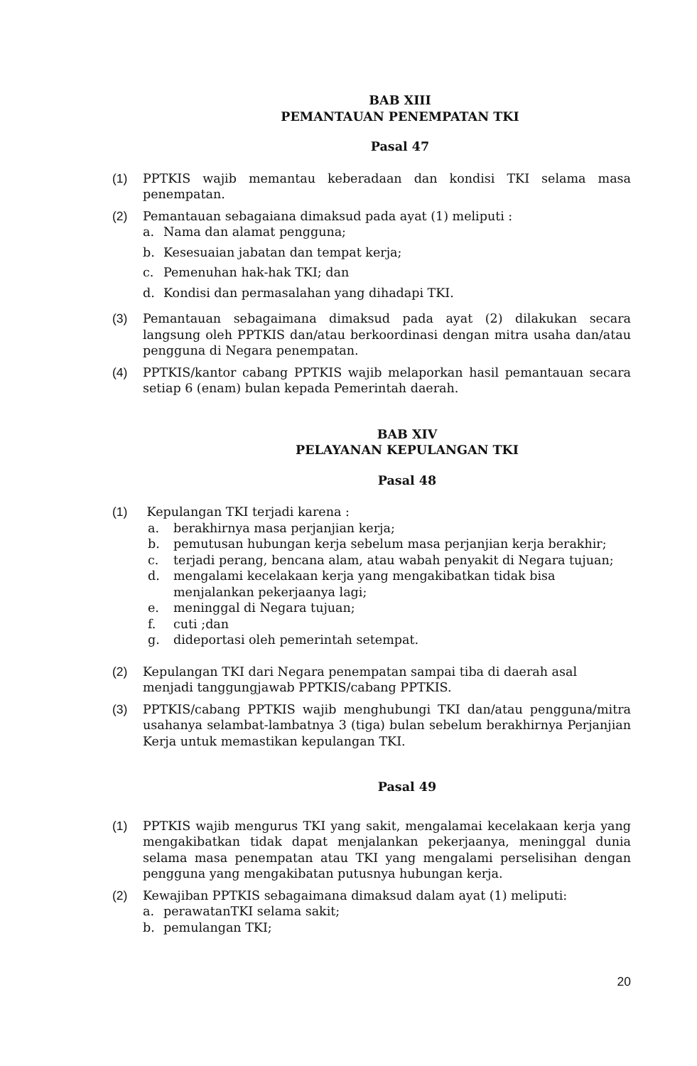BAB XIII
PEMANTAUAN PENEMPATAN TKI
Pasal 47
(1) PPTKIS wajib memantau keberadaan dan kondisi TKI selama masa penempatan.
(2) Pemantauan sebagaiana dimaksud pada ayat (1) meliputi :
a. Nama dan alamat pengguna;
b. Kesesuaian jabatan dan tempat kerja;
c. Pemenuhan hak-hak TKI; dan
d. Kondisi dan permasalahan yang dihadapi TKI.
(3) Pemantauan sebagaimana dimaksud pada ayat (2) dilakukan secara langsung oleh PPTKIS dan/atau berkoordinasi dengan mitra usaha dan/atau pengguna di Negara penempatan.
(4) PPTKIS/kantor cabang PPTKIS wajib melaporkan hasil pemantauan secara setiap 6 (enam) bulan kepada Pemerintah daerah.
BAB XIV
PELAYANAN KEPULANGAN TKI
Pasal 48
(1) Kepulangan TKI terjadi karena :
a. berakhirnya masa perjanjian kerja;
b. pemutusan hubungan kerja sebelum masa perjanjian kerja berakhir;
c. terjadi perang, bencana alam, atau wabah penyakit di Negara tujuan;
d. mengalami kecelakaan kerja yang mengakibatkan tidak bisa menjalankan pekerjaanya lagi;
e. meninggal di Negara tujuan;
f. cuti ;dan
g. dideportasi oleh pemerintah setempat.
(2) Kepulangan TKI dari Negara penempatan sampai tiba di daerah asal menjadi tanggungjawab PPTKIS/cabang PPTKIS.
(3) PPTKIS/cabang PPTKIS wajib menghubungi TKI dan/atau pengguna/mitra usahanya selambat-lambatnya 3 (tiga) bulan sebelum berakhirnya Perjanjian Kerja untuk memastikan kepulangan TKI.
Pasal 49
(1) PPTKIS wajib mengurus TKI yang sakit, mengalamai kecelakaan kerja yang mengakibatkan tidak dapat menjalankan pekerjaanya, meninggal dunia selama masa penempatan atau TKI yang mengalami perselisihan dengan pengguna yang mengakibatan putusnya hubungan kerja.
(2) Kewajiban PPTKIS sebagaimana dimaksud dalam ayat (1) meliputi:
a. perawatanTKI selama sakit;
b. pemulangan TKI;
20